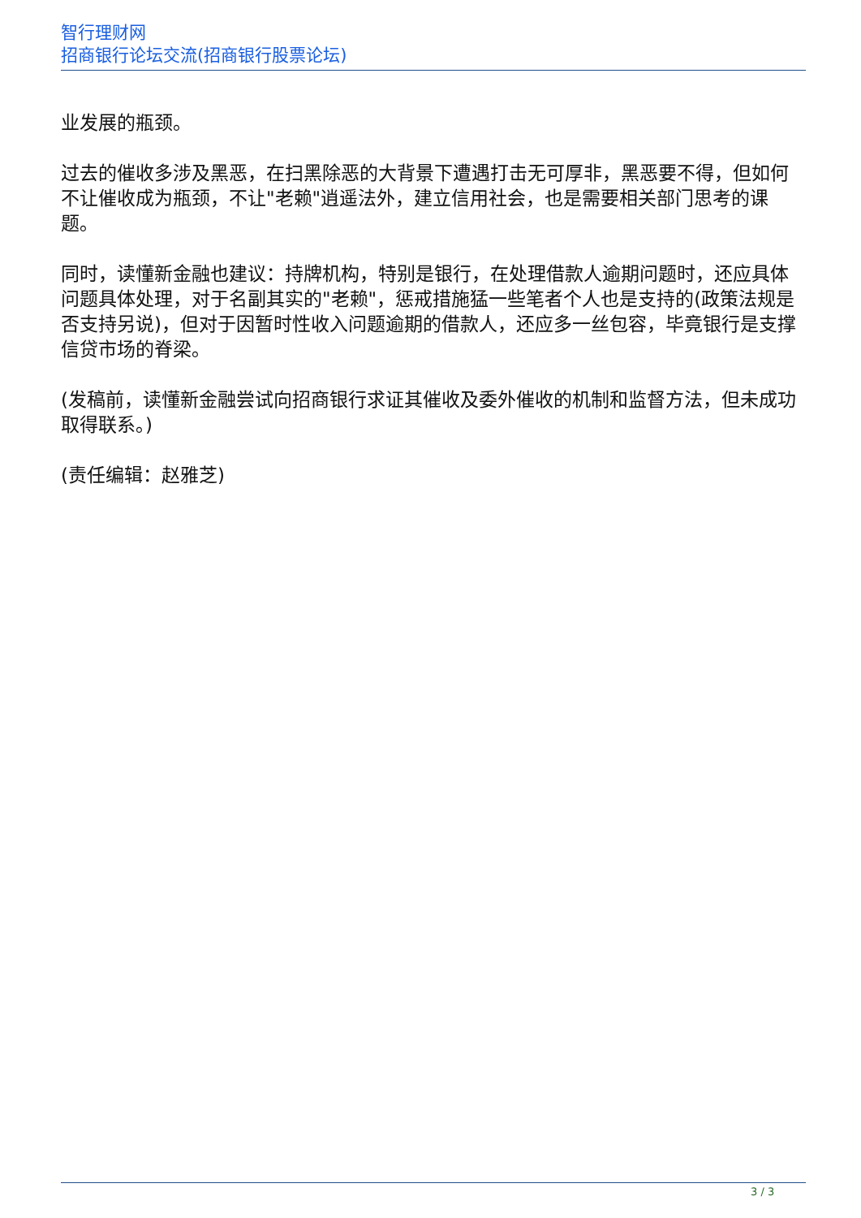智行理财网
招商银行论坛交流(招商银行股票论坛)
业发展的瓶颈。
过去的催收多涉及黑恶，在扫黑除恶的大背景下遭遇打击无可厚非，黑恶要不得，但如何不让催收成为瓶颈，不让"老赖"逍遥法外，建立信用社会，也是需要相关部门思考的课题。
同时，读懂新金融也建议：持牌机构，特别是银行，在处理借款人逾期问题时，还应具体问题具体处理，对于名副其实的"老赖"，惩戒措施猛一些笔者个人也是支持的(政策法规是否支持另说)，但对于因暂时性收入问题逾期的借款人，还应多一丝包容，毕竟银行是支撑信贷市场的脊梁。
(发稿前，读懂新金融尝试向招商银行求证其催收及委外催收的机制和监督方法，但未成功取得联系。)
(责任编辑：赵雅芝)
3 / 3